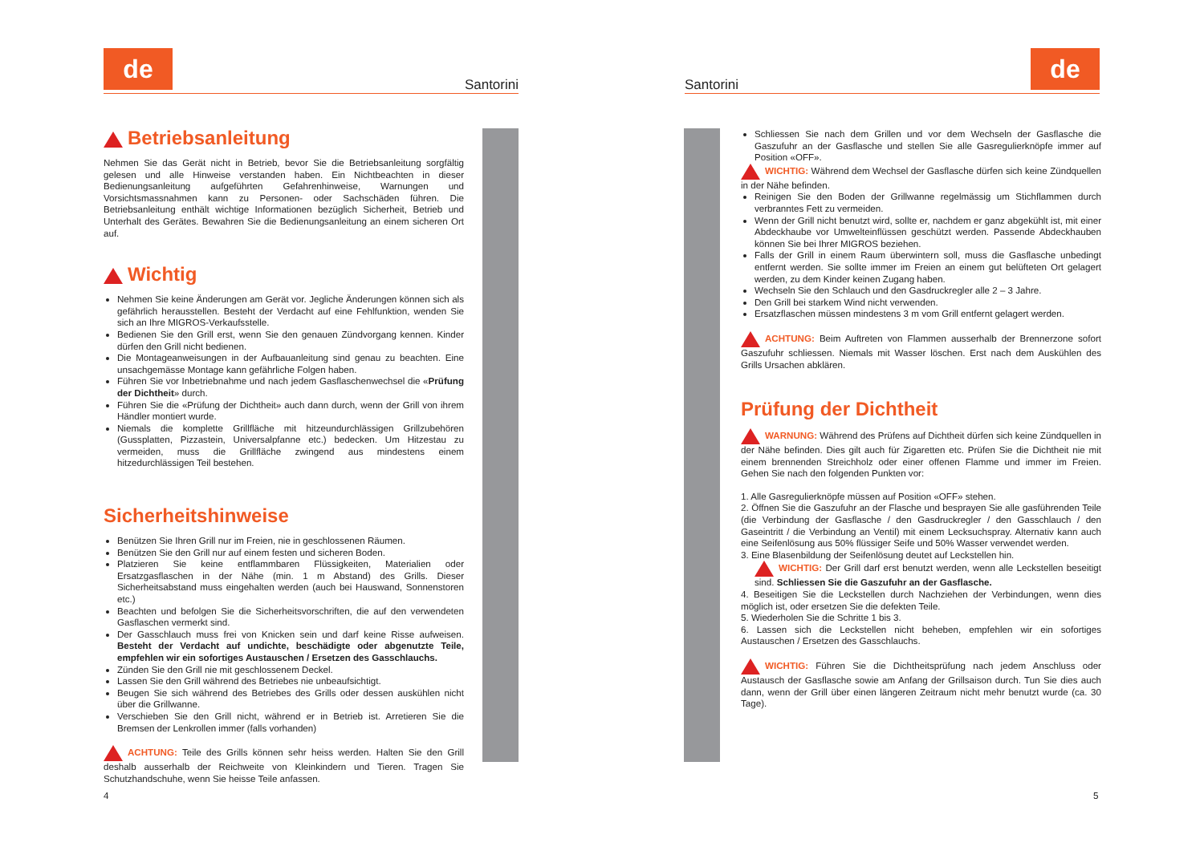de
Santorini
Betriebsanleitung
Nehmen Sie das Gerät nicht in Betrieb, bevor Sie die Betriebsanleitung sorgfältig gelesen und alle Hinweise verstanden haben. Ein Nichtbeachten in dieser Bedienungsanleitung aufgeführten Gefahrenhinweise, Warnungen und Vorsichtsmassnahmen kann zu Personen- oder Sachschäden führen. Die Betriebsanleitung enthält wichtige Informationen bezüglich Sicherheit, Betrieb und Unterhalt des Gerätes. Bewahren Sie die Bedienungsanleitung an einem sicheren Ort auf.
Wichtig
Nehmen Sie keine Änderungen am Gerät vor. Jegliche Änderungen können sich als gefährlich herausstellen. Besteht der Verdacht auf eine Fehlfunktion, wenden Sie sich an Ihre MIGROS-Verkaufsstelle.
Bedienen Sie den Grill erst, wenn Sie den genauen Zündvorgang kennen. Kinder dürfen den Grill nicht bedienen.
Die Montageanweisungen in der Aufbauanleitung sind genau zu beachten. Eine unsachgemässe Montage kann gefährliche Folgen haben.
Führen Sie vor Inbetriebnahme und nach jedem Gasflaschenwechsel die «Prüfung der Dichtheit» durch.
Führen Sie die «Prüfung der Dichtheit» auch dann durch, wenn der Grill von ihrem Händler montiert wurde.
Niemals die komplette Grillfläche mit hitzeundurchlässigen Grillzubehören (Gussplatten, Pizzastein, Universalpfanne etc.) bedecken. Um Hitzestau zu vermeiden, muss die Grillfläche zwingend aus mindestens einem hitzedurchlässigen Teil bestehen.
Sicherheitshinweise
Benützen Sie Ihren Grill nur im Freien, nie in geschlossenen Räumen.
Benützen Sie den Grill nur auf einem festen und sicheren Boden.
Platzieren Sie keine entflammbaren Flüssigkeiten, Materialien oder Ersatzgasflaschen in der Nähe (min. 1 m Abstand) des Grills. Dieser Sicherheitsabstand muss eingehalten werden (auch bei Hauswand, Sonnenstoren etc.)
Beachten und befolgen Sie die Sicherheitsvorschriften, die auf den verwendeten Gasflaschen vermerkt sind.
Der Gasschlauch muss frei von Knicken sein und darf keine Risse aufweisen. Besteht der Verdacht auf undichte, beschädigte oder abgenutzte Teile, empfehlen wir ein sofortiges Austauschen / Ersetzen des Gasschlauchs.
Zünden Sie den Grill nie mit geschlossenem Deckel.
Lassen Sie den Grill während des Betriebes nie unbeaufsichtigt.
Beugen Sie sich während des Betriebes des Grills oder dessen auskühlen nicht über die Grillwanne.
Verschieben Sie den Grill nicht, während er in Betrieb ist. Arretieren Sie die Bremsen der Lenkrollen immer (falls vorhanden)
ACHTUNG: Teile des Grills können sehr heiss werden. Halten Sie den Grill deshalb ausserhalb der Reichweite von Kleinkindern und Tieren. Tragen Sie Schutzhandschuhe, wenn Sie heisse Teile anfassen.
4
Santorini
de
Schliessen Sie nach dem Grillen und vor dem Wechseln der Gasflasche die Gaszufuhr an der Gasflasche und stellen Sie alle Gasregulierknöpfe immer auf Position «OFF».
WICHTIG: Während dem Wechsel der Gasflasche dürfen sich keine Zündquellen in der Nähe befinden.
Reinigen Sie den Boden der Grillwanne regelmässig um Stichflammen durch verbranntes Fett zu vermeiden.
Wenn der Grill nicht benutzt wird, sollte er, nachdem er ganz abgekühlt ist, mit einer Abdeckhaube vor Umwelteinflüssen geschützt werden. Passende Abdeckhauben können Sie bei Ihrer MIGROS beziehen.
Falls der Grill in einem Raum überwintern soll, muss die Gasflasche unbedingt entfernt werden. Sie sollte immer im Freien an einem gut belüfteten Ort gelagert werden, zu dem Kinder keinen Zugang haben.
Wechseln Sie den Schlauch und den Gasdruckregler alle 2 – 3 Jahre.
Den Grill bei starkem Wind nicht verwenden.
Ersatzflaschen müssen mindestens 3 m vom Grill entfernt gelagert werden.
ACHTUNG: Beim Auftreten von Flammen ausserhalb der Brennerzone sofort Gaszufuhr schliessen. Niemals mit Wasser löschen. Erst nach dem Auskühlen des Grills Ursachen abklären.
Prüfung der Dichtheit
WARNUNG: Während des Prüfens auf Dichtheit dürfen sich keine Zündquellen in der Nähe befinden. Dies gilt auch für Zigaretten etc. Prüfen Sie die Dichtheit nie mit einem brennenden Streichholz oder einer offenen Flamme und immer im Freien. Gehen Sie nach den folgenden Punkten vor:
1. Alle Gasregulierknöpfe müssen auf Position «OFF» stehen.
2. Öffnen Sie die Gaszufuhr an der Flasche und besprayen Sie alle gasführenden Teile (die Verbindung der Gasflasche / den Gasdruckregler / den Gasschlauch / den Gaseintritt / die Verbindung an Ventil) mit einem Lecksuchspray. Alternativ kann auch eine Seifenlösung aus 50% flüssiger Seife und 50% Wasser verwendet werden.
3. Eine Blasenbildung der Seifenlösung deutet auf Leckstellen hin.
WICHTIG: Der Grill darf erst benutzt werden, wenn alle Leckstellen beseitigt sind. Schliessen Sie die Gaszufuhr an der Gasflasche.
4. Beseitigen Sie die Leckstellen durch Nachziehen der Verbindungen, wenn dies möglich ist, oder ersetzen Sie die defekten Teile.
5. Wiederholen Sie die Schritte 1 bis 3.
6. Lassen sich die Leckstellen nicht beheben, empfehlen wir ein sofortiges Austauschen / Ersetzen des Gasschlauchs.
WICHTIG: Führen Sie die Dichtheitsprüfung nach jedem Anschluss oder Austausch der Gasflasche sowie am Anfang der Grillsaison durch. Tun Sie dies auch dann, wenn der Grill über einen längeren Zeitraum nicht mehr benutzt wurde (ca. 30 Tage).
5